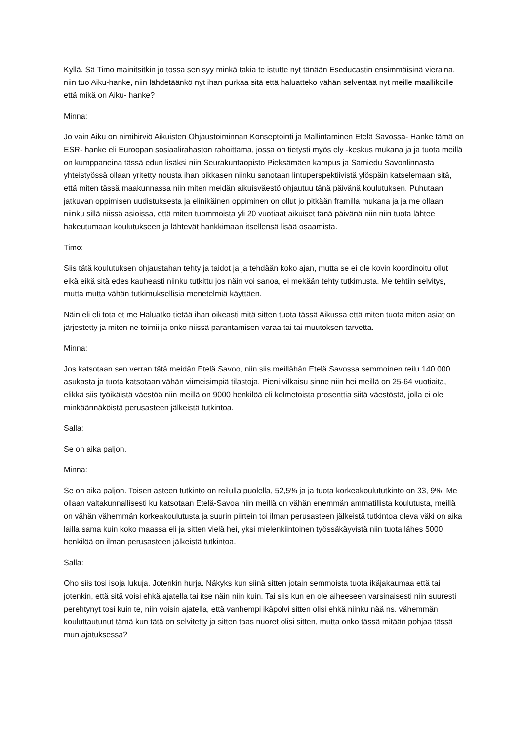Kyllä. Sä Timo mainitsitkin jo tossa sen syy minkä takia te istutte nyt tänään Eseducastin ensimmäisinä vieraina, niin tuo Aiku-hanke, niin lähdetäänkö nyt ihan purkaa sitä että haluatteko vähän selventää nyt meille maallikoille että mikä on Aiku- hanke?
Minna:
Jo vain Aiku on nimihirviö Aikuisten Ohjaustoiminnan Konseptointi ja Mallintaminen Etelä Savossa- Hanke tämä on ESR- hanke eli Euroopan sosiaalirahaston rahoittama, jossa on tietysti myös ely -keskus mukana ja ja tuota meillä on kumppaneina tässä edun lisäksi niin Seurakuntaopisto Pieksämäen kampus ja Samiedu Savonlinnasta yhteistyössä ollaan yritetty nousta ihan pikkasen niinku sanotaan lintuperspektiivistä ylöspäin katselemaan sitä, että miten tässä maakunnassa niin miten meidän aikuisväestö ohjautuu tänä päivänä koulutuksen. Puhutaan jatkuvan oppimisen uudistuksesta ja elinikäinen oppiminen on ollut jo pitkään framilla mukana ja ja me ollaan niinku sillä niissä asioissa, että miten tuommoista yli 20 vuotiaat aikuiset tänä päivänä niin niin tuota lähtee hakeutumaan koulutukseen ja lähtevät hankkimaan itsellensä lisää osaamista.
Timo:
Siis tätä koulutuksen ohjaustahan tehty ja taidot ja ja tehdään koko ajan, mutta se ei ole kovin koordinoitu ollut eikä eikä sitä edes kauheasti niinku tutkittu jos näin voi sanoa, ei mekään tehty tutkimusta. Me tehtiin selvitys, mutta mutta vähän tutkimuksellisia menetelmiä käyttäen.
Näin eli eli tota et me Haluatko tietää ihan oikeasti mitä sitten tuota tässä Aikussa että miten tuota miten asiat on järjestetty ja miten ne toimii ja onko niissä parantamisen varaa tai tai muutoksen tarvetta.
Minna:
Jos katsotaan sen verran tätä meidän Etelä Savoo, niin siis meillähän Etelä Savossa semmoinen reilu 140 000 asukasta ja tuota katsotaan vähän viimeisimpiä tilastoja. Pieni vilkaisu sinne niin hei meillä on 25-64 vuotiaita, elikkä siis työikäistä väestöä niin meillä on 9000 henkilöä eli kolmetoista prosenttia siitä väestöstä, jolla ei ole minkäännäköistä perusasteen jälkeistä tutkintoa.
Salla:
Se on aika paljon.
Minna:
Se on aika paljon. Toisen asteen tutkinto on reilulla puolella, 52,5% ja ja tuota korkeakoulututkinto on 33, 9%. Me ollaan valtakunnallisesti ku katsotaan Etelä-Savoa niin meillä on vähän enemmän ammatillista koulutusta, meillä on vähän vähemmän korkeakoulutusta ja suurin piirtein toi ilman perusasteen jälkeistä tutkintoa oleva väki on aika lailla sama kuin koko maassa eli ja sitten vielä hei, yksi mielenkiintoinen työssäkäyvistä niin tuota lähes 5000 henkilöä on ilman perusasteen jälkeistä tutkintoa.
Salla:
Oho siis tosi isoja lukuja. Jotenkin hurja. Näkyks kun siinä sitten jotain semmoista tuota ikäjakaumaa että tai jotenkin, että sitä voisi ehkä ajatella tai itse näin niin kuin. Tai siis kun en ole aiheeseen varsinaisesti niin suuresti perehtynyt tosi kuin te, niin voisin ajatella, että vanhempi ikäpolvi sitten olisi ehkä niinku nää ns. vähemmän kouluttautunut tämä kun tätä on selvitetty ja sitten taas nuoret olisi sitten, mutta onko tässä mitään pohjaa tässä mun ajatuksessa?